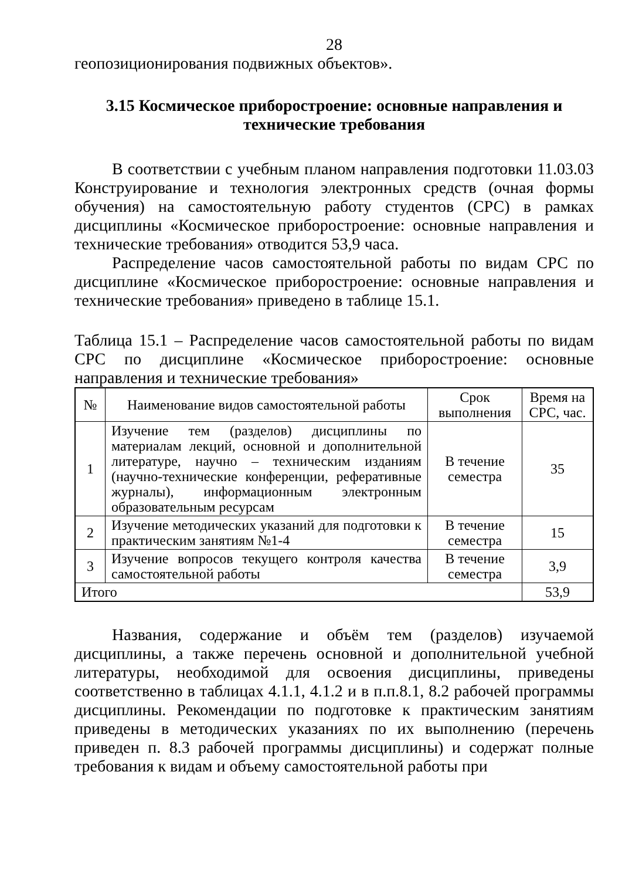28
геопозиционирования подвижных объектов».
3.15 Космическое приборостроение: основные направления и технические требования
В соответствии с учебным планом направления подготовки 11.03.03 Конструирование и технология электронных средств (очная формы обучения) на самостоятельную работу студентов (СРС) в рамках дисциплины «Космическое приборостроение: основные направления и технические требования» отводится 53,9 часа.
Распределение часов самостоятельной работы по видам СРС по дисциплине «Космическое приборостроение: основные направления и технические требования» приведено в таблице 15.1.
Таблица 15.1 – Распределение часов самостоятельной работы по видам СРС по дисциплине «Космическое приборостроение: основные направления и технические требования»
| № | Наименование видов самостоятельной работы | Срок выполнения | Время на СРС, час. |
| 1 | Изучение тем (разделов) дисциплины по материалам лекций, основной и дополнительной литературе, научно – техническим изданиям (научно-технические конференции, реферативные журналы), информационным электронным образовательным ресурсам | В течение семестра | 35 |
| 2 | Изучение методических указаний для подготовки к практическим занятиям №1-4 | В течение семестра | 15 |
| 3 | Изучение вопросов текущего контроля качества самостоятельной работы | В течение семестра | 3,9 |
| Итого | | | 53,9 |
Названия, содержание и объём тем (разделов) изучаемой дисциплины, а также перечень основной и дополнительной учебной литературы, необходимой для освоения дисциплины, приведены соответственно в таблицах 4.1.1, 4.1.2 и в п.п.8.1, 8.2 рабочей программы дисциплины. Рекомендации по подготовке к практическим занятиям приведены в методических указаниях по их выполнению (перечень приведен п. 8.3 рабочей программы дисциплины) и содержат полные требования к видам и объему самостоятельной работы при